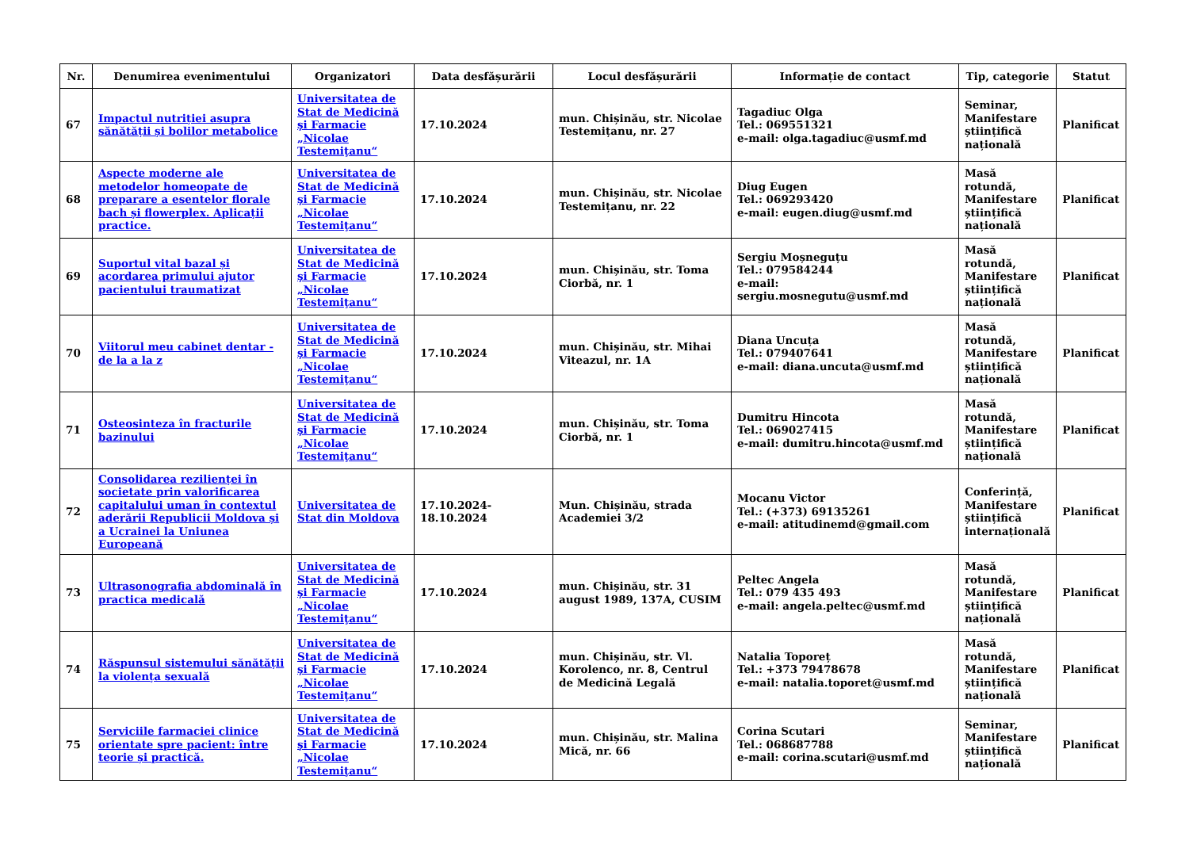| Nr. | Denumirea evenimentului | Organizatori | Data desfășurării | Locul desfășurării | Informație de contact | Tip, categorie | Statut |
| --- | --- | --- | --- | --- | --- | --- | --- |
| 67 | Impactul nutriției asupra sănătății și bolilor metabolice | Universitatea de Stat de Medicină şi Farmacie „Nicolae Testemiţanu“ | 17.10.2024 | mun. Chișinău, str. Nicolae Testemițanu, nr. 27 | Tagadiuc Olga Tel.: 069551321 e-mail: olga.tagadiuc@usmf.md | Seminar, Manifestare științifică națională | Planificat |
| 68 | Aspecte moderne ale metodelor homeopate de preparare a esentelor florale bach și flowerplex. Aplicații practice. | Universitatea de Stat de Medicină şi Farmacie „Nicolae Testemiţanu“ | 17.10.2024 | mun. Chișinău, str. Nicolae Testemițanu, nr. 22 | Diug Eugen Tel.: 069293420 e-mail: eugen.diug@usmf.md | Masă rotundă, Manifestare științifică națională | Planificat |
| 69 | Suportul vital bazal și acordarea primului ajutor pacientului traumatizat | Universitatea de Stat de Medicină şi Farmacie „Nicolae Testemiţanu“ | 17.10.2024 | mun. Chișinău, str. Toma Ciorbă, nr. 1 | Sergiu Moșneguțu Tel.: 079584244 e-mail: sergiu.mosnegutu@usmf.md | Masă rotundă, Manifestare științifică națională | Planificat |
| 70 | Viitorul meu cabinet dentar - de la a la z | Universitatea de Stat de Medicină şi Farmacie „Nicolae Testemiţanu“ | 17.10.2024 | mun. Chișinău, str. Mihai Viteazul, nr. 1A | Diana Uncuța Tel.: 079407641 e-mail: diana.uncuta@usmf.md | Masă rotundă, Manifestare științifică națională | Planificat |
| 71 | Osteosinteza în fracturile bazinului | Universitatea de Stat de Medicină şi Farmacie „Nicolae Testemiţanu“ | 17.10.2024 | mun. Chișinău, str. Toma Ciorbă, nr. 1 | Dumitru Hincota Tel.: 069027415 e-mail: dumitru.hincota@usmf.md | Masă rotundă, Manifestare științifică națională | Planificat |
| 72 | Consolidarea rezilienței în societate prin valorificarea capitalului uman în contextul aderării Republicii Moldova și a Ucrainei la Uniunea Europeană | Universitatea de Stat din Moldova | 17.10.2024-18.10.2024 | Mun. Chișinău, strada Academiei 3/2 | Mocanu Victor Tel.: (+373) 69135261 e-mail: atitudinemd@gmail.com | Conferință, Manifestare științifică internațională | Planificat |
| 73 | Ultrasonografia abdominală în practica medicală | Universitatea de Stat de Medicină şi Farmacie „Nicolae Testemiţanu“ | 17.10.2024 | mun. Chișinău, str. 31 august 1989, 137A, CUSIM | Peltec Angela Tel.: 079 435 493 e-mail: angela.peltec@usmf.md | Masă rotundă, Manifestare științifică națională | Planificat |
| 74 | Răspunsul sistemului sănătății la violența sexuală | Universitatea de Stat de Medicină şi Farmacie „Nicolae Testemiţanu“ | 17.10.2024 | mun. Chișinău, str. Vl. Korolenco, nr. 8, Centrul de Medicină Legală | Natalia Toporeț Tel.: +373 79478678 e-mail: natalia.toporet@usmf.md | Masă rotundă, Manifestare științifică națională | Planificat |
| 75 | Serviciile farmaciei clinice orientate spre pacient: între teorie și practică. | Universitatea de Stat de Medicină şi Farmacie „Nicolae Testemiţanu“ | 17.10.2024 | mun. Chișinău, str. Malina Mică, nr. 66 | Corina Scutari Tel.: 068687788 e-mail: corina.scutari@usmf.md | Seminar, Manifestare științifică națională | Planificat |